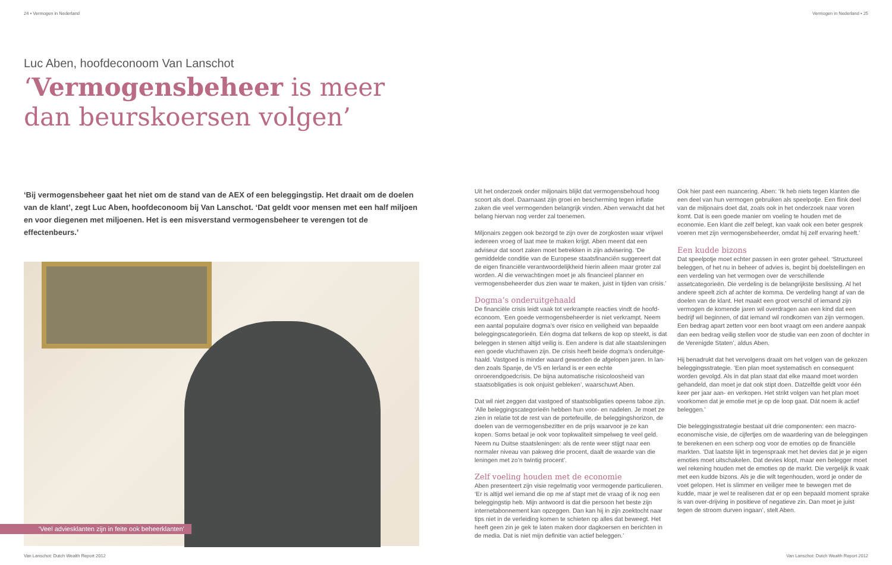24 ▪ Vermogen in Nederland Vermogen in Nederland ▪ 25
Luc Aben, hoofdeconoom Van Lanschot
‘Vermogensbeheer is meer dan beurskoersen volgen’
‘Bij vermogensbeheer gaat het niet om de stand van de AEX of een beleggingstip. Het draait om de doelen van de klant’, zegt Luc Aben, hoofdeconoom bij Van Lanschot. ‘Dat geldt voor mensen met een half miljoen en voor diegenen met miljoenen. Het is een misverstand vermogensbeheer te verengen tot de effectenbeurs.’
‘Veel adviesklanten zijn in feite ook beheerklanten’
Uit het onderzoek onder miljonairs blijkt dat vermogensbehoud hoog scoort als doel. Daarnaast zijn groei en bescherming tegen inflatie zaken die veel vermogenden belangrijk vinden. Aben verwacht dat het belang hiervan nog verder zal toenemen.
Miljonairs zeggen ook bezorgd te zijn over de zorgkosten waar vrijwel iedereen vroeg of laat mee te maken krijgt. Aben meent dat een adviseur dat soort zaken moet betrekken in zijn advisering. ‘De gemiddelde conditie van de Europese staatsfinanciën suggereert dat de eigen financiële verantwoordelijkheid hierin alleen maar groter zal worden. Al die verwachtingen moet je als financieel planner en vermogensbeheerder dus zien waar te maken, juist in tijden van crisis.’
Dogma’s onderuitgehaald
De financiële crisis leidt vaak tot verkrampte reacties vindt de hoofd-econoom. ‘Een goede vermogensbeheerder is niet verkrampt. Neem een aantal populaire dogma’s over risico en veiligheid van bepaalde beleggingscategorieën. Eén dogma dat telkens de kop op steekt, is dat beleggen in stenen altijd veilig is. Een andere is dat alle staatsleningen een goede vluchthaven zijn. De crisis heeft beide dogma’s onderuitge-haald. Vastgoed is minder waard geworden de afgelopen jaren. In lan-den zoals Spanje, de VS en Ierland is er een echte onroerendgoedcrisis. De bijna automatische risicoloosheid van staatsobligaties is ook onjuist gebleken’, waarschuwt Aben.
Dat wil niet zeggen dat vastgoed of staatsobligaties opeens taboe zijn. ‘Alle beleggingscategorieën hebben hun voor- en nadelen. Je moet ze zien in relatie tot de rest van de portefeuille, de beleggingshorizon, de doelen van de vermogensbezitter en de prijs waarvoor je ze kan kopen. Soms betaal je ook voor topkwaliteit simpelweg te veel geld. Neem nu Duitse staatsleningen: als de rente weer stijgt naar een normaler niveau van pakweg drie procent, daalt de waarde van die leningen met zo’n twintig procent’.
Zelf voeling houden met de economie
Aben presenteert zijn visie regelmatig voor vermogende particulieren. ‘Er is altijd wel iemand die op me af stapt met de vraag of ik nog een beleggingstip heb. Mijn antwoord is dat die persoon het beste zijn internetabonnement kan opzeggen. Dan kan hij in zijn zoektocht naar tips niet in de verleiding komen te schieten op alles dat beweegt. Het heeft geen zin je gek te laten maken door dagkoersen en berichten in de media. Dat is niet mijn definitie van actief beleggen.’
Ook hier past een nuancering. Aben: ‘Ik heb niets tegen klanten die een deel van hun vermogen gebruiken als speelpotje. Een flink deel van de miljonairs doet dat, zoals ook in het onderzoek naar voren komt. Dat is een goede manier om voeling te houden met de economie. Een klant die zelf belegt, kan vaak ook een beter gesprek voeren met zijn vermogensbeheerder, omdat hij zelf ervaring heeft.’
Een kudde bizons
Dat speelpotje moet echter passen in een groter geheel. ‘Structureel beleggen, of het nu in beheer of advies is, begint bij doelstellingen en een verdeling van het vermogen over de verschillende assetcategorieën. Die verdeling is de belangrijkste beslissing. Al het andere speelt zich af achter de komma. De verdeling hangt af van de doelen van de klant. Het maakt een groot verschil of iemand zijn vermogen de komende jaren wil overdragen aan een kind dat een bedrijf wil beginnen, of dat iemand wil rondkomen van zijn vermogen. Een bedrag apart zetten voor een boot vraagt om een andere aanpak dan een bedrag veilig stellen voor de studie van een zoon of dochter in de Verenigde Staten’, aldus Aben.
Hij benadrukt dat het vervolgens draait om het volgen van de gekozen beleggingsstrategie. ‘Een plan moet systematisch en consequent worden gevolgd. Als in dat plan staat dat elke maand moet worden gehandeld, dan moet je dat ook stipt doen. Datzelfde geldt voor één keer per jaar aan- en verkopen. Het strikt volgen van het plan moet voorkomen dat je emotie met je op de loop gaat. Dát noem ik actief beleggen.’
Die beleggingsstrategie bestaat uit drie componenten: een macro-economische visie, de cijfertjes om de waardering van de beleggingen te berekenen en een scherp oog voor de emoties op de financiële markten. ‘Dat laatste lijkt in tegenspraak met het devies dat je je eigen emoties moet uitschakelen. Dat devies klopt, maar een belegger moet wel rekening houden met de emoties op de markt. Die vergelijk ik vaak met een kudde bizons. Als je die wilt tegenhouden, word je onder de voet gelopen. Het is slimmer en veiliger mee te bewegen met de kudde, maar je wel te realiseren dat er op een bepaald moment sprake is van over-drijving in positieve of negatieve zin. Dan moet je juist tegen de stroom durven ingaan’, stelt Aben.
Van Lanschot: Dutch Wealth Report 2012
Van Lanschot: Dutch Wealth Report 2012